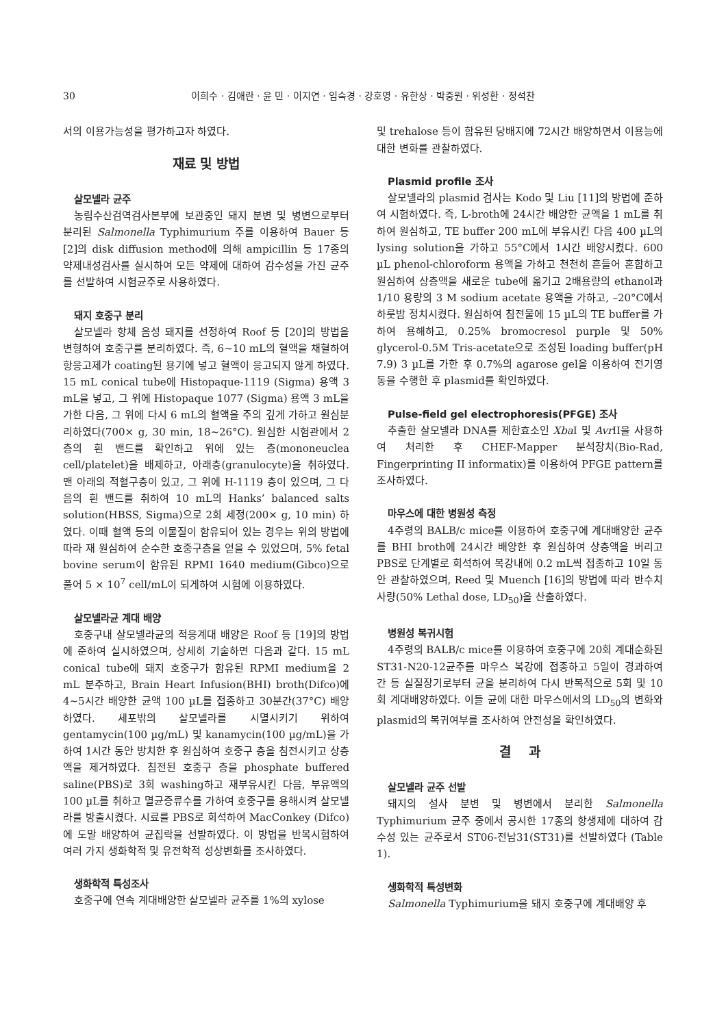30 이희수 · 김애란 · 윤 민 · 이지연 · 임숙경 · 강호영 · 유한상 · 박중원 · 위성환 · 정석찬
서의 이용가능성을 평가하고자 하였다.
재료 및 방법
살모넬라 균주
농림수산검역검사본부에 보관중인 돼지 분변 및 병변으로부터 분리된 Salmonella Typhimurium 주를 이용하여 Bauer 등 [2]의 disk diffusion method에 의해 ampicillin 등 17종의 약제내성검사를 실시하여 모든 약제에 대하여 감수성을 가진 균주를 선발하여 시험균주로 사용하였다.
돼지 호중구 분리
살모넬라 항체 음성 돼지를 선정하여 Roof 등 [20]의 방법을 변형하여 호중구를 분리하였다. 즉, 6~10 mL의 혈액을 채혈하여 항응고제가 coating된 용기에 넣고 혈액이 응고되지 않게 하였다. 15 mL conical tube에 Histopaque-1119 (Sigma) 용액 3 mL을 넣고, 그 위에 Histopaque 1077 (Sigma) 용액 3 mL을 가한 다음, 그 위에 다시 6 mL의 혈액을 주의 깊게 가하고 원심분리하였다(700× g, 30 min, 18~26°C). 원심한 시험관에서 2층의 흰 밴드를 확인하고 위에 있는 층(mononeuclea cell/platelet)을 배제하고, 아래층(granulocyte)을 취하였다. 맨 아래의 적혈구층이 있고, 그 위에 H-1119 층이 있으며, 그 다음의 흰 밴드를 취하여 10 mL의 Hanks’ balanced salts solution(HBSS, Sigma)으로 2회 세정(200× g, 10 min) 하였다. 이때 혈액 등의 이물질이 함유되어 있는 경우는 위의 방법에 따라 재 원심하여 순수한 호중구층을 얻을 수 있었으며, 5% fetal bovine serum이 함유된 RPMI 1640 medium(Gibco)으로 풀어 5 × 10<sup>7</sup> cell/mL이 되게하여 시험에 이용하였다.
살모넬라균 계대 배양
호중구내 살모넬라균의 적응계대 배양은 Roof 등 [19]의 방법에 준하여 실시하였으며, 상세히 기술하면 다음과 같다. 15 mL conical tube에 돼지 호중구가 함유된 RPMI medium을 2 mL 분주하고, Brain Heart Infusion(BHI) broth(Difco)에 4~5시간 배양한 균액 100 µL를 접종하고 30분간(37°C) 배양하였다. 세포밖의 살모넬라를 시멸시키기 위하여 gentamycin(100 µg/mL) 및 kanamycin(100 µg/mL)을 가하여 1시간 동안 방치한 후 원심하여 호중구 층을 침전시키고 상층액을 제거하였다. 침전된 호중구 층을 phosphate buffered saline(PBS)로 3회 washing하고 재부유시킨 다음, 부유액의 100 µL를 취하고 멸균증류수를 가하여 호중구를 용해시켜 살모넬라를 방출시켰다. 시료를 PBS로 희석하여 MacConkey (Difco)에 도말 배양하여 균집락을 선발하였다. 이 방법을 반복시험하여 여러 가지 생화학적 및 유전학적 성상변화를 조사하였다.
생화학적 특성조사
호중구에 연속 계대배양한 살모넬라 균주를 1%의 xylose
및 trehalose 등이 함유된 당배지에 72시간 배양하면서 이용능에 대한 변화를 관찰하였다.
Plasmid profile 조사
살모넬라의 plasmid 검사는 Kodo 및 Liu [11]의 방법에 준하여 시험하였다. 즉, L-broth에 24시간 배양한 균액을 1 mL를 취하여 원심하고, TE buffer 200 mL에 부유시킨 다음 400 µL의 lysing solution을 가하고 55°C에서 1시간 배양시켰다. 600 µL phenol-chloroform 용액을 가하고 천천히 흔들어 혼합하고 원심하여 상층액을 새로운 tube에 옮기고 2배용량의 ethanol과 1/10 용량의 3 M sodium acetate 용액을 가하고, –20°C에서 하룻밤 정치시켰다. 원심하여 침전물에 15 µL의 TE buffer를 가하여 용해하고, 0.25% bromocresol purple 및 50% glycerol-0.5M Tris-acetate으로 조성된 loading buffer(pH 7.9) 3 µL를 가한 후 0.7%의 agarose gel을 이용하여 전기영동을 수행한 후 plasmid를 확인하였다.
Pulse-field gel electrophoresis(PFGE) 조사
추출한 살모넬라 DNA를 제한효소인 Xba I 및 Avr II을 사용하여 처리한 후 CHEF-Mapper 분석장치(Bio-Rad, Fingerprinting II informatix)를 이용하여 PFGE pattern를 조사하였다.
마우스에 대한 병원성 측정
4주령의 BALB/c mice를 이용하여 호중구에 계대배양한 균주를 BHI broth에 24시간 배양한 후 원심하여 상층액을 버리고 PBS로 단계별로 희석하여 복강내에 0.2 mL씩 접종하고 10일 동안 관찰하였으며, Reed 및 Muench [16]의 방법에 따라 반수치사량(50% Lethal dose, LD<sub>50</sub>)을 산출하였다.
병원성 복귀시험
4주령의 BALB/c mice를 이용하여 호중구에 20회 계대순화된 ST31-N20-12균주를 마우스 복강에 접종하고 5일이 경과하여 간 등 실질장기로부터 균을 분리하여 다시 반복적으로 5회 및 10회 계대배양하였다. 이들 균에 대한 마우스에서의 LD<sub>50</sub>의 변화와 plasmid의 복귀여부를 조사하여 안전성을 확인하였다.
결 과
살모넬라 균주 선발
돼지의 설사 분변 및 병변에서 분리한 Salmonella Typhimurium 균주 중에서 공시한 17종의 항생제에 대하여 감수성 있는 균주로서 ST06-전남31(ST31)를 선발하였다 (Table 1).
생화학적 특성변화
Salmonella Typhimurium을 돼지 호중구에 계대배양 후